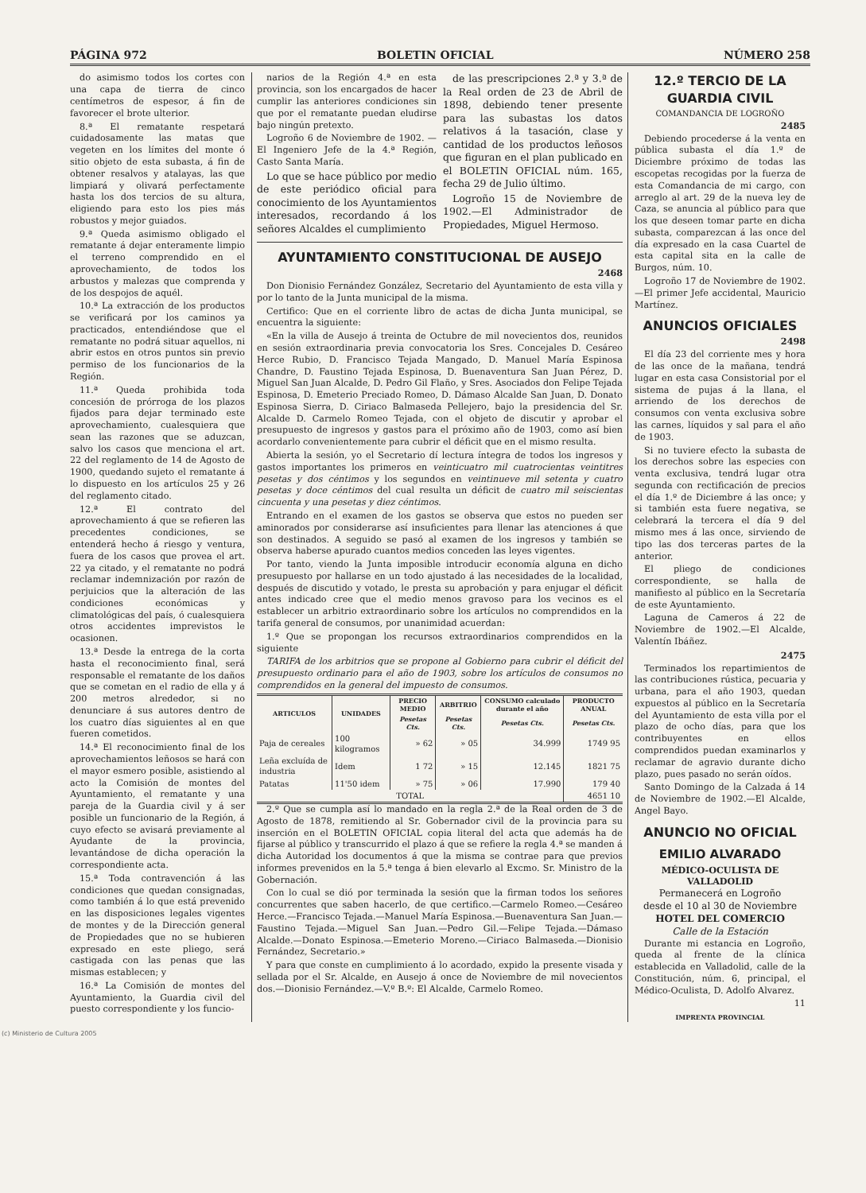PÁGINA 972 BOLETIN OFICIAL NÚMERO 258
do asimismo todos los cortes con una capa de tierra de cinco centímetros de espesor, á fin de favorecer el brote ulterior.
8.ª El rematante respetará cuidadosamente las matas que vegeten en los límites del monte ó sitio objeto de esta subasta, á fin de obtener resalvos y atalayas, las que limpiará y olivará perfectamente hasta los dos tercios de su altura, eligiendo para esto los pies más robustos y mejor guiados.
9.ª Queda asimismo obligado el rematante á dejar enteramente limpio el terreno comprendido en el aprovechamiento, de todos los arbustos y malezas que comprenda y de los despojos de aquél.
10.ª La extracción de los productos se verificará por los caminos ya practicados, entendiéndose que el rematante no podrá situar aquellos, ni abrir estos en otros puntos sin previo permiso de los funcionarios de la Región.
11.ª Queda prohibida toda concesión de prórroga de los plazos fijados para dejar terminado este aprovechamiento, cualesquiera que sean las razones que se aduzcan, salvo los casos que menciona el art. 22 del reglamento de 14 de Agosto de 1900, quedando sujeto el rematante á lo dispuesto en los artículos 25 y 26 del reglamento citado.
12.ª El contrato del aprovechamiento á que se refieren las precedentes condiciones, se entenderá hecho á riesgo y ventura, fuera de los casos que provea el art. 22 ya citado, y el rematante no podrá reclamar indemnización por razón de perjuicios que la alteración de las condiciones económicas y climatológicas del país, ó cualesquiera otros accidentes imprevistos le ocasionen.
13.ª Desde la entrega de la corta hasta el reconocimiento final, será responsable el rematante de los daños que se cometan en el radio de ella y á 200 metros alrededor, si no denunciare á sus autores dentro de los cuatro días siguientes al en que fueren cometidos.
14.ª El reconocimiento final de los aprovechamientos leñosos se hará con el mayor esmero posible, asistiendo al acto la Comisión de montes del Ayuntamiento, el rematante y una pareja de la Guardia civil y á ser posible un funcionario de la Región, á cuyo efecto se avisará previamente al Ayudante de la provincia, levantándose de dicha operación la correspondiente acta.
15.ª Toda contravención á las condiciones que quedan consignadas, como también á lo que está prevenido en las disposiciones legales vigentes de montes y de la Dirección general de Propiedades que no se hubieren expresado en este pliego, será castigada con las penas que las mismas establecen; y
16.ª La Comisión de montes del Ayuntamiento, la Guardia civil del puesto correspondiente y los funcio-
narios de la Región 4.ª en esta provincia, son los encargados de hacer cumplir las anteriores condiciones sin que por el rematante puedan eludirse bajo ningún pretexto.
Logroño 6 de Noviembre de 1902. —El Ingeniero Jefe de la 4.ª Región, Casto Santa María.
Lo que se hace público por medio de este periódico oficial para conocimiento de los Ayuntamientos interesados, recordando á los señores Alcaldes el cumplimiento
de las prescripciones 2.ª y 3.ª de la Real orden de 23 de Abril de 1898, debiendo tener presente para las subastas los datos relativos á la tasación, clase y cantidad de los productos leñosos que figuran en el plan publicado en el BOLETIN OFICIAL núm. 165, fecha 29 de Julio último.
Logroño 15 de Noviembre de 1902.—El Administrador de Propiedades, Miguel Hermoso.
AYUNTAMIENTO CONSTITUCIONAL DE AUSEJO
2468
Don Dionisio Fernández González, Secretario del Ayuntamiento de esta villa y por lo tanto de la Junta municipal de la misma.
Certifico: Que en el corriente libro de actas de dicha Junta municipal, se encuentra la siguiente:
«En la villa de Ausejo á treinta de Octubre de mil novecientos dos, reunidos en sesión extraordinaria previa convocatoria los Sres. Concejales D. Cesáreo Herce Rubio, D. Francisco Tejada Mangado, D. Manuel María Espinosa Chandre, D. Faustino Tejada Espinosa, D. Buenaventura San Juan Pérez, D. Miguel San Juan Alcalde, D. Pedro Gil Flaño, y Sres. Asociados don Felipe Tejada Espinosa, D. Emeterio Preciado Romeo, D. Dámaso Alcalde San Juan, D. Donato Espinosa Sierra, D. Ciriaco Balmaseda Pellejero, bajo la presidencia del Sr. Alcalde D. Carmelo Romeo Tejada, con el objeto de discutir y aprobar el presupuesto de ingresos y gastos para el próximo año de 1903, como así bien acordarlo convenientemente para cubrir el déficit que en el mismo resulta.
Abierta la sesión, yo el Secretario dí lectura íntegra de todos los ingresos y gastos importantes los primeros en veinticuatro mil cuatrocientas veintitres pesetas y dos céntimos y los segundos en veintinueve mil setenta y cuatro pesetas y doce céntimos del cual resulta un déficit de cuatro mil seiscientas cincuenta y una pesetas y diez céntimos.
Entrando en el examen de los gastos se observa que estos no pueden ser aminorados por considerarse así insuficientes para llenar las atenciones á que son destinados. A seguido se pasó al examen de los ingresos y también se observa haberse apurado cuantos medios conceden las leyes vigentes.
Por tanto, viendo la Junta imposible introducir economía alguna en dicho presupuesto por hallarse en un todo ajustado á las necesidades de la localidad, después de discutido y votado, le presta su aprobación y para enjugar el déficit antes indicado cree que el medio menos gravoso para los vecinos es el establecer un arbitrio extraordinario sobre los artículos no comprendidos en la tarifa general de consumos, por unanimidad acuerdan:
1.º Que se propongan los recursos extraordinarios comprendidos en la siguiente
TARIFA de los arbitrios que se propone al Gobierno para cubrir el déficit del presupuesto ordinario para el año de 1903, sobre los artículos de consumos no comprendidos en la general del impuesto de consumos.
| ARTICULOS | UNIDADES | PRECIO MEDIO | ARBITRIO | CONSUMO calculado durante el año | PRODUCTO ANUAL |
| --- | --- | --- | --- | --- | --- |
| | | Pesetas Cts. | Pesetas Cts. | Pesetas Cts. | Pesetas Cts. |
| Paja de cereales | 100 kilogramos | » 62 | » 05 | 34.999 | 1749 95 |
| Leña excluída de industria | Idem | 1 72 | » 15 | 12.145 | 1821 75 |
| Patatas | 11'50 idem | » 75 | » 06 | 17.990 | 179 40 |
| TOTAL | | | | | 4651 10 |
2.º Que se cumpla así lo mandado en la regla 2.ª de la Real orden de 3 de Agosto de 1878, remitiendo al Sr. Gobernador civil de la provincia para su inserción en el BOLETIN OFICIAL copia literal del acta que además ha de fijarse al público y transcurrido el plazo á que se refiere la regla 4.ª se manden á dicha Autoridad los documentos á que la misma se contrae para que previos informes prevenidos en la 5.ª tenga á bien elevarlo al Excmo. Sr. Ministro de la Gobernación.
Con lo cual se dió por terminada la sesión que la firman todos los señores concurrentes que saben hacerlo, de que certifico.—Carmelo Romeo.—Cesáreo Herce.—Francisco Tejada.—Manuel María Espinosa.—Buenaventura San Juan.—Faustino Tejada.—Miguel San Juan.—Pedro Gil.—Felipe Tejada.—Dámaso Alcalde.—Donato Espinosa.—Emeterio Moreno.—Ciriaco Balmaseda.—Dionisio Fernández, Secretario.»
Y para que conste en cumplimiento á lo acordado, expido la presente visada y sellada por el Sr. Alcalde, en Ausejo á once de Noviembre de mil novecientos dos.—Dionisio Fernández.—V.º B.º: El Alcalde, Carmelo Romeo.
12.º TERCIO DE LA GUARDIA CIVIL
COMANDANCIA DE LOGROÑO
2485
Debiendo procederse á la venta en pública subasta el día 1.º de Diciembre próximo de todas las escopetas recogidas por la fuerza de esta Comandancia de mi cargo, con arreglo al art. 29 de la nueva ley de Caza, se anuncia al público para que los que deseen tomar parte en dicha subasta, comparezcan á las once del día expresado en la casa Cuartel de esta capital sita en la calle de Burgos, núm. 10.
Logroño 17 de Noviembre de 1902. —El primer Jefe accidental, Mauricio Martínez.
ANUNCIOS OFICIALES
2498
El día 23 del corriente mes y hora de las once de la mañana, tendrá lugar en esta casa Consistorial por el sistema de pujas á la llana, el arriendo de los derechos de consumos con venta exclusiva sobre las carnes, líquidos y sal para el año de 1903.
Si no tuviere efecto la subasta de los derechos sobre las especies con venta exclusiva, tendrá lugar otra segunda con rectificación de precios el día 1.º de Diciembre á las once; y si también esta fuere negativa, se celebrará la tercera el día 9 del mismo mes á las once, sirviendo de tipo las dos terceras partes de la anterior.
El pliego de condiciones correspondiente, se halla de manifiesto al público en la Secretaría de este Ayuntamiento.
Laguna de Cameros á 22 de Noviembre de 1902.—El Alcalde, Valentín Ibáñez.
2475
Terminados los repartimientos de las contribuciones rústica, pecuaria y urbana, para el año 1903, quedan expuestos al público en la Secretaría del Ayuntamiento de esta villa por el plazo de ocho días, para que los contribuyentes en ellos comprendidos puedan examinarlos y reclamar de agravio durante dicho plazo, pues pasado no serán oídos.
Santo Domingo de la Calzada á 14 de Noviembre de 1902.—El Alcalde, Angel Bayo.
ANUNCIO NO OFICIAL
EMILIO ALVARADO
MÉDICO-OCULISTA DE VALLADOLID
Permanecerá en Logroño
desde el 10 al 30 de Noviembre
HOTEL DEL COMERCIO
Calle de la Estación
Durante mi estancia en Logroño, queda al frente de la clínica establecida en Valladolid, calle de la Constitución, núm. 6, principal, el Médico-Oculista, D. Adolfo Alvarez.
11
IMPRENTA PROVINCIAL
(c) Ministerio de Cultura 2005